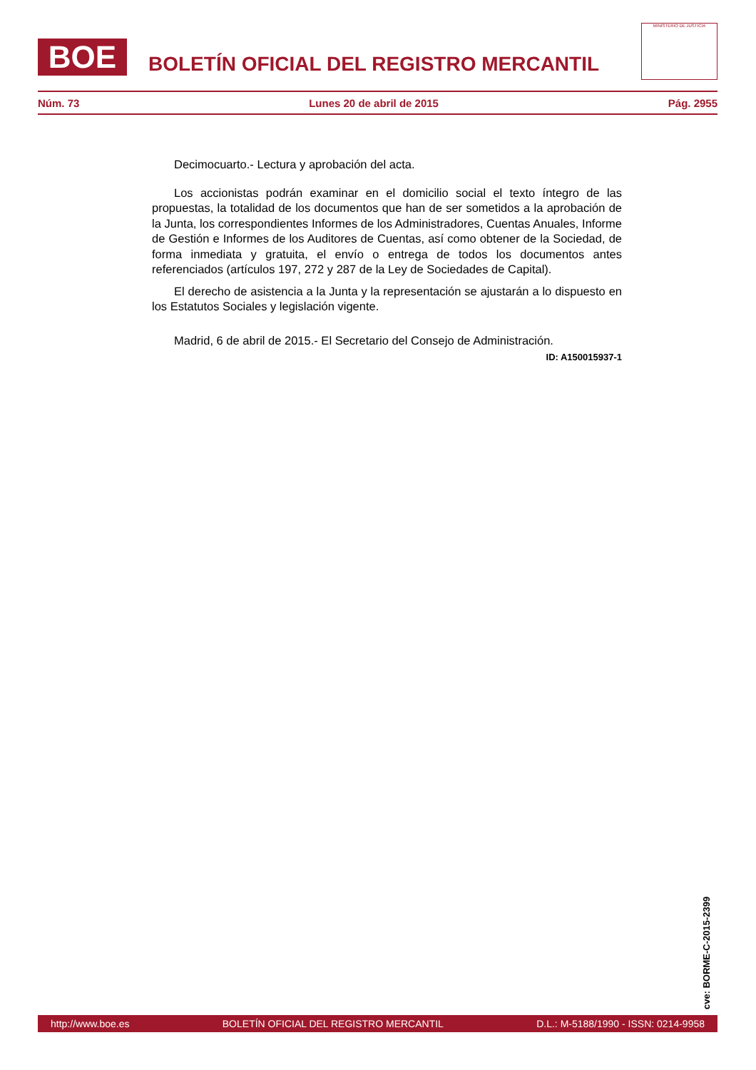BOE
BOLETÍN OFICIAL DEL REGISTRO MERCANTIL
MINISTERIO DE JUSTICIA
Núm. 73 Lunes 20 de abril de 2015 Pág. 2955
Decimocuarto.- Lectura y aprobación del acta.
Los accionistas podrán examinar en el domicilio social el texto íntegro de las propuestas, la totalidad de los documentos que han de ser sometidos a la aprobación de la Junta, los correspondientes Informes de los Administradores, Cuentas Anuales, Informe de Gestión e Informes de los Auditores de Cuentas, así como obtener de la Sociedad, de forma inmediata y gratuita, el envío o entrega de todos los documentos antes referenciados (artículos 197, 272 y 287 de la Ley de Sociedades de Capital).
El derecho de asistencia a la Junta y la representación se ajustarán a lo dispuesto en los Estatutos Sociales y legislación vigente.
Madrid, 6 de abril de 2015.- El Secretario del Consejo de Administración.
ID: A150015937-1
cve: BORME-C-2015-2399
http://www.boe.es BOLETÍN OFICIAL DEL REGISTRO MERCANTIL D.L.: M-5188/1990 - ISSN: 0214-9958